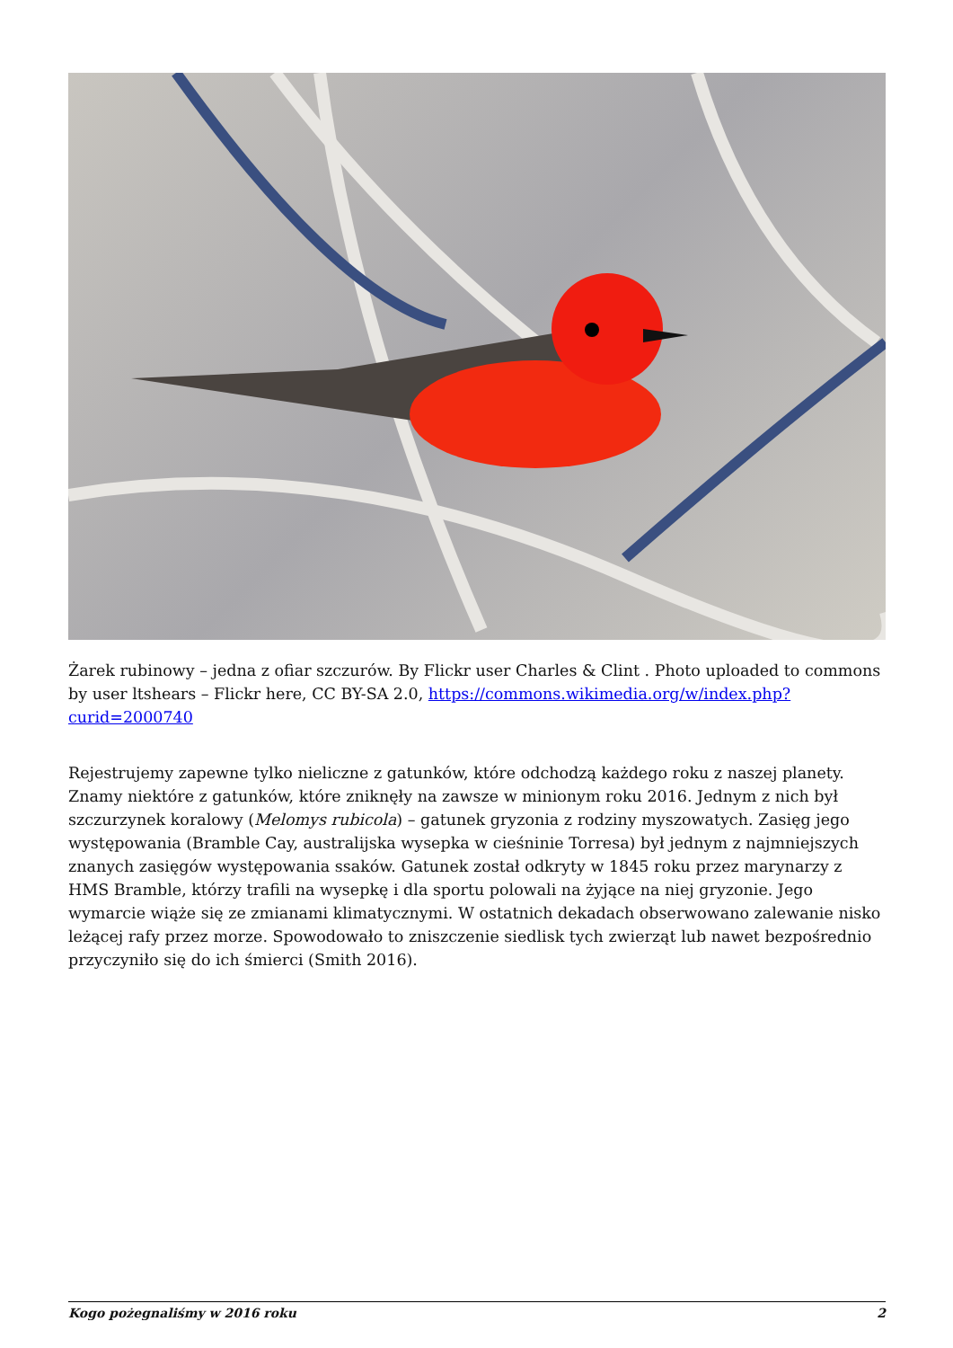Żarek rubinowy – jedna z ofiar szczurów. By Flickr user Charles & Clint . Photo uploaded to commons by user ltshears – Flickr here, CC BY-SA 2.0, https://commons.wikimedia.org/w/index.php?curid=2000740
Rejestrujemy zapewne tylko nieliczne z gatunków, które odchodzą każdego roku z naszej planety. Znamy niektóre z gatunków, które zniknęły na zawsze w minionym roku 2016. Jednym z nich był szczurzynek koralowy (Melomys rubicola) – gatunek gryzonia z rodziny myszowatych. Zasięg jego występowania (Bramble Cay, australijska wysepka w cieśninie Torresa) był jednym z najmniejszych znanych zasięgów występowania ssaków. Gatunek został odkryty w 1845 roku przez marynarzy z HMS Bramble, którzy trafili na wysepkę i dla sportu polowali na żyjące na niej gryzonie. Jego wymarcie wiąże się ze zmianami klimatycznymi. W ostatnich dekadach obserwowano zalewanie nisko leżącej rafy przez morze. Spowodowało to zniszczenie siedlisk tych zwierząt lub nawet bezpośrednio przyczyniło się do ich śmierci (Smith 2016).
Kogo pożegnaliśmy w 2016 roku 2